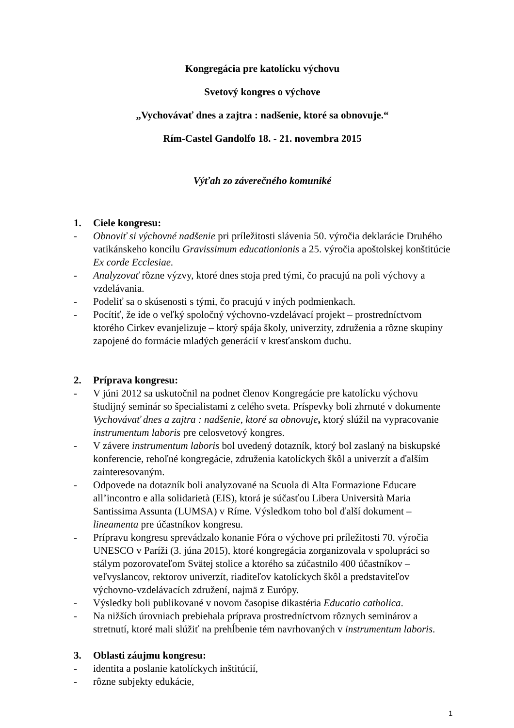Kongregácia pre katolícku výchovu
Svetový kongres o výchove
„Vychovávať dnes a zajtra : nadšenie, ktoré sa obnovuje.“
Rím-Castel Gandolfo 18. - 21. novembra 2015
Výťah zo záverečného komuniké
1. Ciele kongresu:
- Obnoviť si výchovné nadšenie pri príležitosti slávenia 50. výročia deklarácie Druhého vatikánskeho koncilu Gravissimum educationionis a 25. výročia apoštolskej konštitúcie Ex corde Ecclesiae.
- Analyzovať rôzne výzvy, ktoré dnes stoja pred tými, čo pracujú na poli výchovy a vzdelávania.
- Podeliť sa o skúsenosti s tými, čo pracujú v iných podmienkach.
- Pocítiť, že ide o veľký spoločný výchovno-vzdelávací projekt – prostredníctvom ktorého Cirkev evanjelizuje – ktorý spája školy, univerzity, združenia a rôzne skupiny zapojené do formácie mladých generácií v kresťanskom duchu.
2. Príprava kongresu:
- V júni 2012 sa uskutočnil na podnet členov Kongregácie pre katolícku výchovu študijný seminár so špecialistami z celého sveta. Príspevky boli zhrnuté v dokumente Vychovávať dnes a zajtra : nadšenie, ktoré sa obnovuje, ktorý slúžil na vypracovanie instrumentum laboris pre celosvetový kongres.
- V závere instrumentum laboris bol uvedený dotazník, ktorý bol zaslaný na biskupské konferencie, rehoľné kongregácie, združenia katolíckych škôl a univerzít a ďalším zainteresovaným.
- Odpovede na dotazník boli analyzované na Scuola di Alta Formazione Educare all’incontro e alla solidarietà (EIS), ktorá je súčasťou Libera Università Maria Santissima Assunta (LUMSA) v Ríme. Výsledkom toho bol ďalší dokument – lineamenta pre účastníkov kongresu.
- Prípravu kongresu sprevádzalo konanie Fóra o výchove pri príležitosti 70. výročia UNESCO v Paríži (3. júna 2015), ktoré kongregácia zorganizovala v spolupráci so stálym pozorovateľom Svätej stolice a ktorého sa zúčastnilo 400 účastníkov – veľvyslancov, rektorov univerzít, riaditeľov katolíckych škôl a predstaviteľov výchovno-vzdelávacích združení, najmä z Európy.
- Výsledky boli publikované v novom časopise dikastéria Educatio catholica.
- Na nižších úrovniach prebiehala príprava prostredníctvom rôznych seminárov a stretnutí, ktoré mali slúžiť na prehĺbenie tém navrhovaných v instrumentum laboris.
3. Oblasti záujmu kongresu:
- identita a poslanie katolíckych inštitúcií,
- rôzne subjekty edukácie,
1